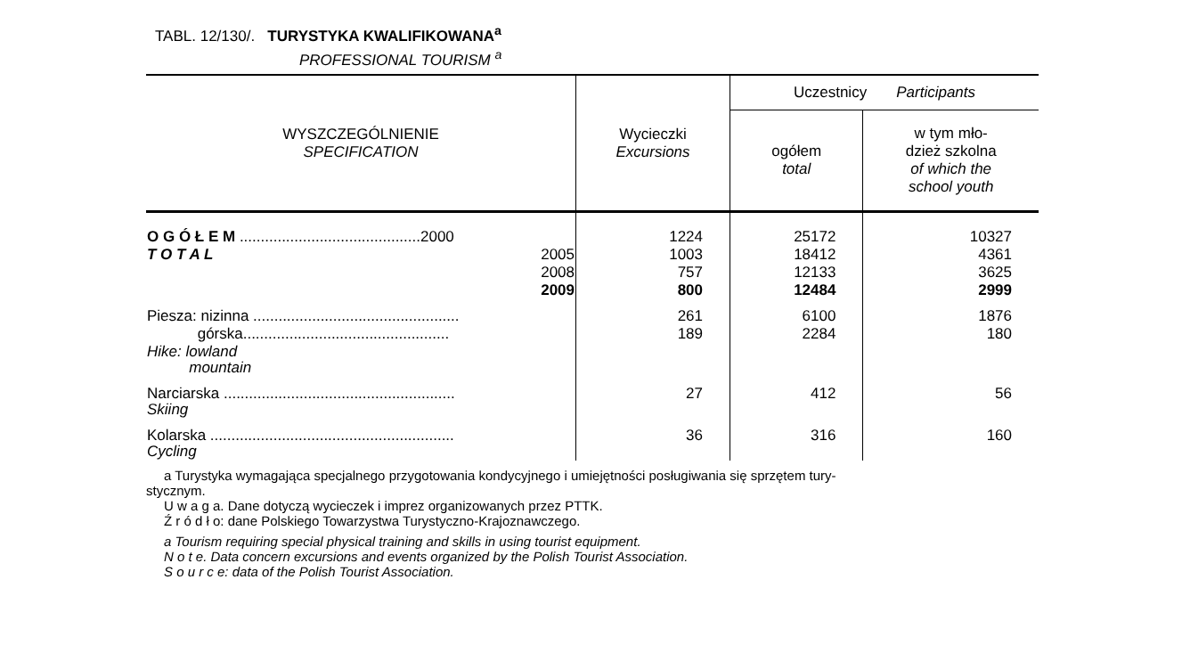TABL. 12/130/. TURYSTYKA KWALIFIKOWANA<sup>a</sup>
PROFESSIONAL TOURISM <sup>a</sup>
| WYSZCZEGÓLNIENIE SPECIFICATION | Wycieczki Excursions | Uczestnicy Participants | |
| --- | --- | --- | --- |
| | | ogółem total | w tym mło- dzież szkolna of which the school youth |
| O G Ó Ł E M ...........................................2000 | 1224 | 25172 | 10327 |
| T O T A L 2005 | 1003 | 18412 | 4361 |
| 2008 | 757 | 12133 | 3625 |
| 2009 | 800 | 12484 | 2999 |
| Piesza: nizinna ................................................. | 261 | 6100 | 1876 |
| górska................................................. | 189 | 2284 | 180 |
| Hike: lowland mountain | | | |
| Narciarska ....................................................... Skiing | 27 | 412 | 56 |
| Kolarska .......................................................... Cycling | 36 | 316 | 160 |
a Turystyka wymagająca specjalnego przygotowania kondycyjnego i umiejętności posługiwania się sprzętem tury-
stycznym.
U w a g a. Dane dotyczą wycieczek i imprez organizowanych przez PTTK.
Ź r ó d ł o: dane Polskiego Towarzystwa Turystyczno-Krajoznawczego.
a Tourism requiring special physical training and skills in using tourist equipment.
N o t e. Data concern excursions and events organized by the Polish Tourist Association.
S o u r c e: data of the Polish Tourist Association.